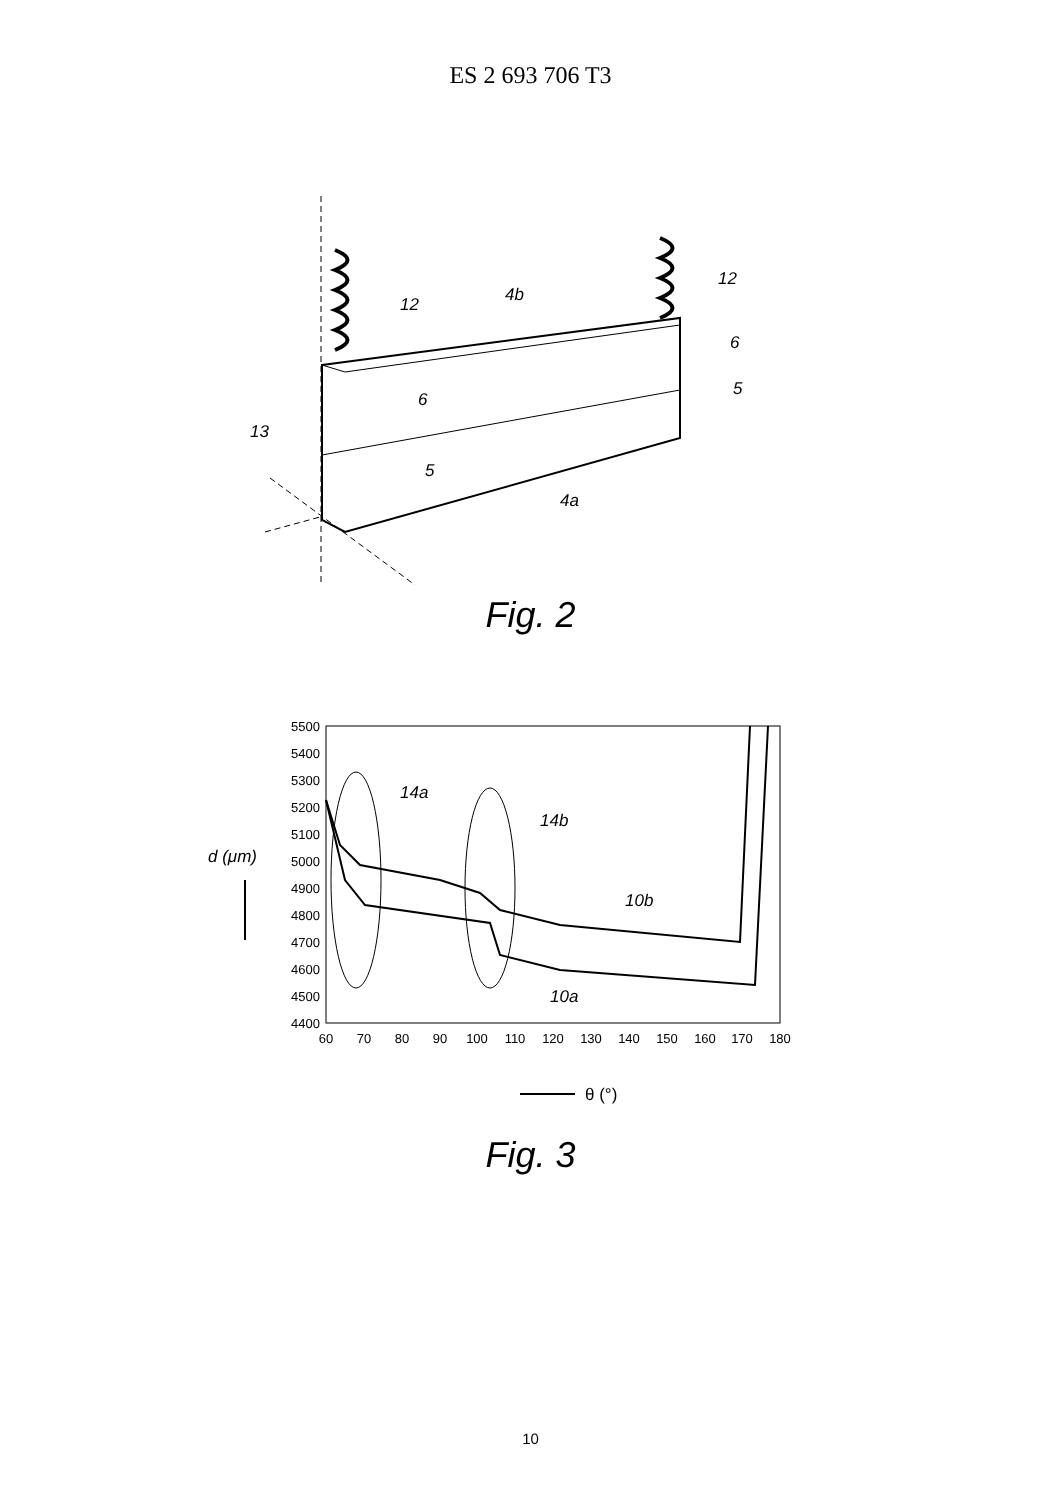ES 2 693 706 T3
12
12
4b
6
6
5
13
5
4a
Fig. 2
5500
5400
5300
5200
5100
5000
4900
4800
4700
4600
4500
4400
60
70
80
90
100
110
120
130
140
150
160
170
180
14a
14b
10b
10a
d (μm)
θ (°)
Fig. 3
10